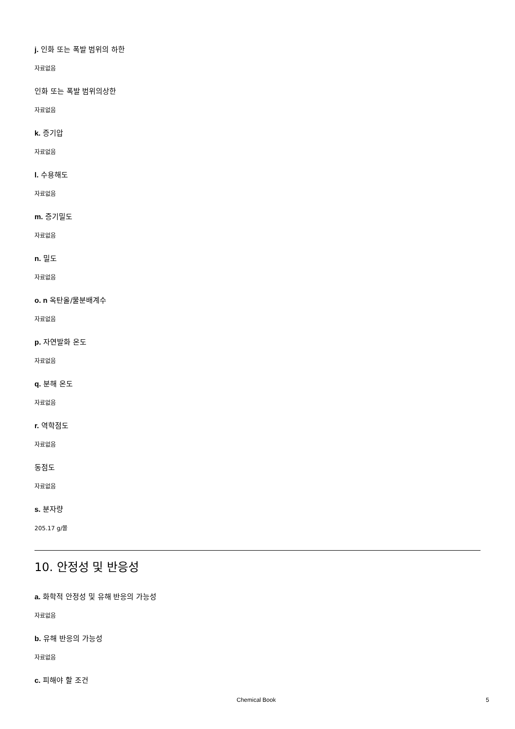j. 인화 또는 폭발 범위의 하한
자료없음
인화 또는 폭발 범위의상한
자료없음
k. 증기압
자료없음
l. 수용해도
자료없음
m. 증기밀도
자료없음
n. 밀도
자료없음
o. n 옥탄올/물분배계수
자료없음
p. 자연발화 온도
자료없음
q. 분해 온도
자료없음
r. 역학점도
자료없음
동점도
자료없음
s. 분자량
205.17 g/몰
10. 안정성 및 반응성
a. 화학적 안정성 및 유해 반응의 가능성
자료없음
b. 유해 반응의 가능성
자료없음
c. 피해야 할 조건
Chemical Book 5